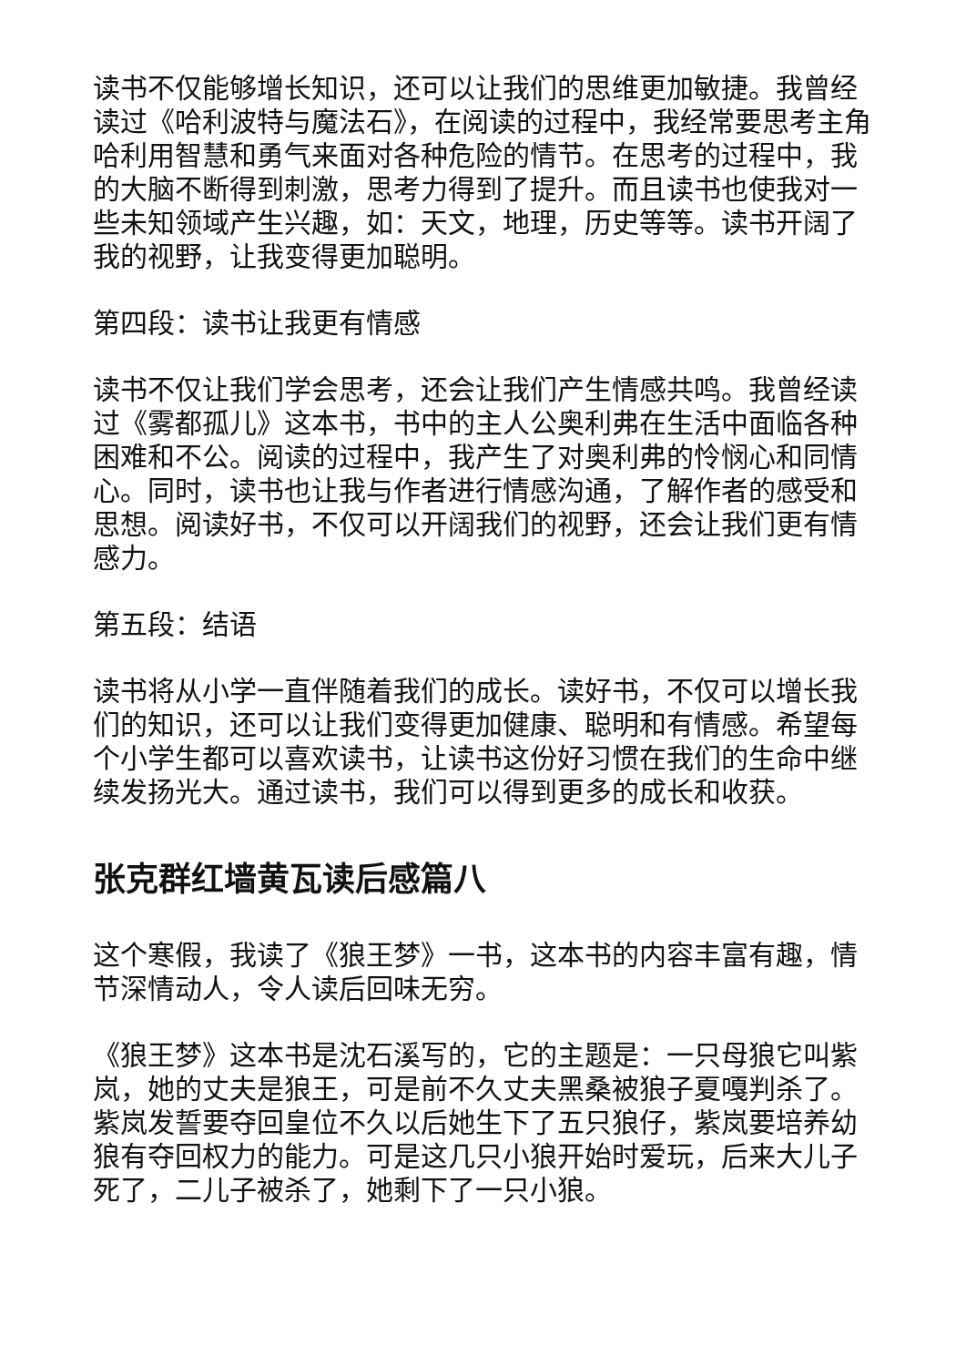读书不仅能够增长知识，还可以让我们的思维更加敏捷。我曾经读过《哈利波特与魔法石》，在阅读的过程中，我经常要思考主角哈利用智慧和勇气来面对各种危险的情节。在思考的过程中，我的大脑不断得到刺激，思考力得到了提升。而且读书也使我对一些未知领域产生兴趣，如：天文，地理，历史等等。读书开阔了我的视野，让我变得更加聪明。
第四段：读书让我更有情感
读书不仅让我们学会思考，还会让我们产生情感共鸣。我曾经读过《雾都孤儿》这本书，书中的主人公奥利弗在生活中面临各种困难和不公。阅读的过程中，我产生了对奥利弗的怜悯心和同情心。同时，读书也让我与作者进行情感沟通，了解作者的感受和思想。阅读好书，不仅可以开阔我们的视野，还会让我们更有情感力。
第五段：结语
读书将从小学一直伴随着我们的成长。读好书，不仅可以增长我们的知识，还可以让我们变得更加健康、聪明和有情感。希望每个小学生都可以喜欢读书，让读书这份好习惯在我们的生命中继续发扬光大。通过读书，我们可以得到更多的成长和收获。
张克群红墙黄瓦读后感篇八
这个寒假，我读了《狼王梦》一书，这本书的内容丰富有趣，情节深情动人，令人读后回味无穷。
《狼王梦》这本书是沈石溪写的，它的主题是：一只母狼它叫紫岚，她的丈夫是狼王，可是前不久丈夫黑桑被狼子夏嘎判杀了。紫岚发誓要夺回皇位不久以后她生下了五只狼仔，紫岚要培养幼狼有夺回权力的能力。可是这几只小狼开始时爱玩，后来大儿子死了，二儿子被杀了，她剩下了一只小狼。